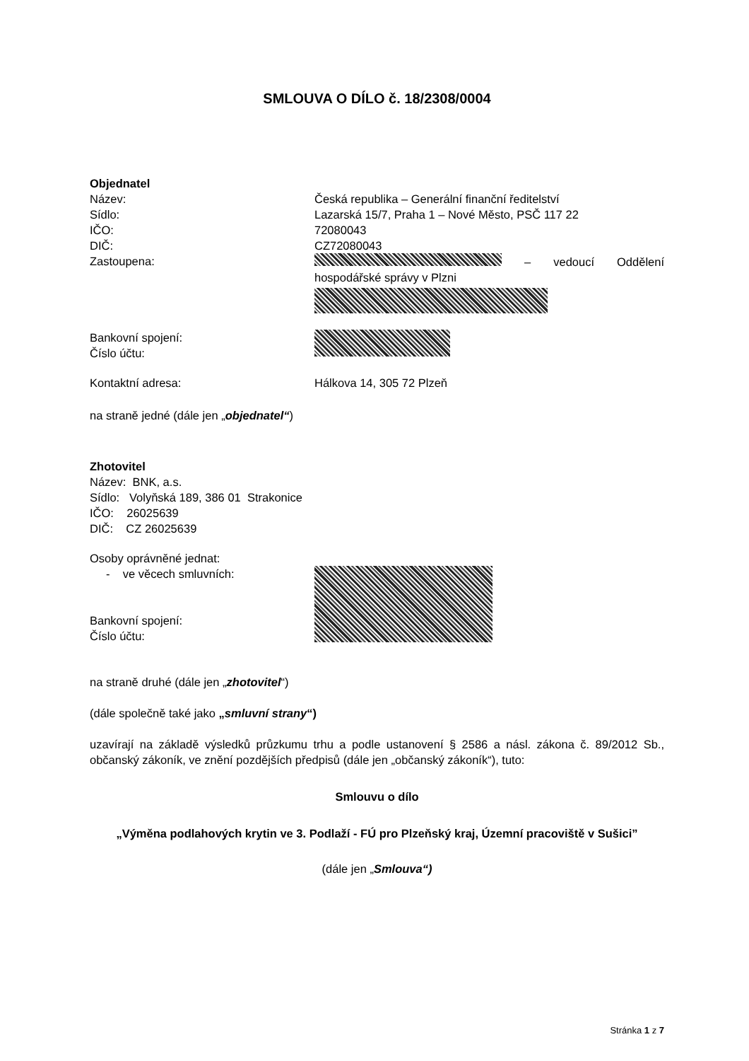SMLOUVA O DÍLO č. 18/2308/0004
Objednatel
Název: Česká republika – Generální finanční ředitelství
Sídlo: Lazarská 15/7, Praha 1 – Nové Město, PSČ 117 22
IČO: 72080043
DIČ: CZ72080043
Zastoupena: – vedoucí Oddělení hospodářské správy v Plzni
Bankovní spojení:
Číslo účtu:
Kontaktní adresa: Hálkova 14, 305 72 Plzeň
na straně jedné (dále jen „objednatel“)
Zhotovitel
Název: BNK, a.s.
Sídlo: Volyňská 189, 386 01 Strakonice
IČO: 26025639
DIČ: CZ 26025639
Osoby oprávněné jednat:
- ve věcech smluvních:
Bankovní spojení:
Číslo účtu:
na straně druhé (dále jen „zhotovitel“)
(dále společně také jako „smluvní strany“)
uzavírají na základě výsledků průzkumu trhu a podle ustanovení § 2586 a násl. zákona č. 89/2012 Sb., občanský zákoník, ve znění pozdějších předpisů (dále jen „občanský zákoník“), tuto:
Smlouvu o dílo
„Výměna podlahových krytin ve 3. Podlaží - FÚ pro Plzeňský kraj, Územní pracoviště v Sušici”
(dále jen „Smlouva“)
Stránka 1 z 7